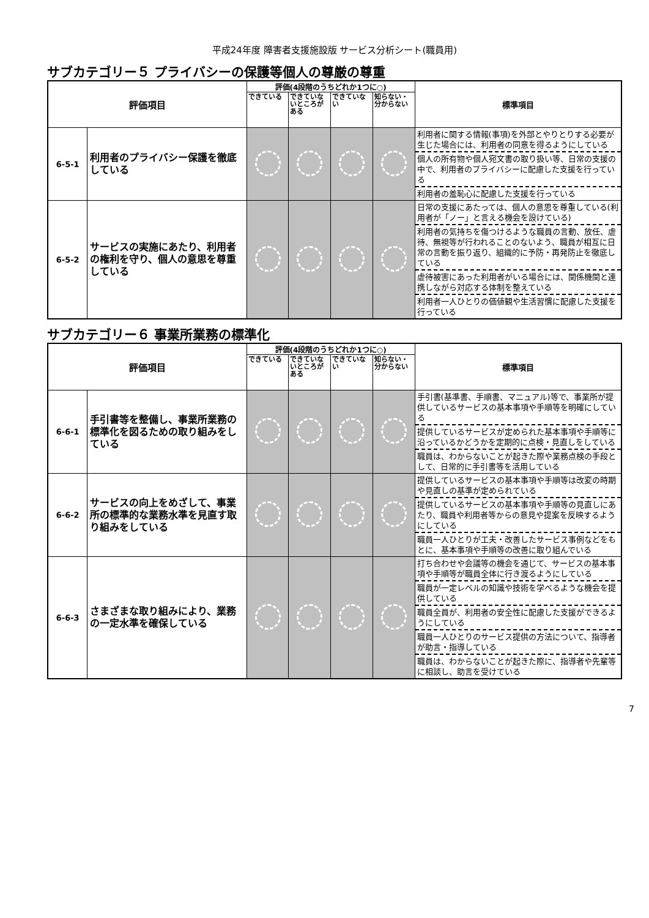平成24年度 障害者支援施設版 サービス分析シート(職員用)
サブカテゴリー５ プライバシーの保護等個人の尊厳の尊重
| 評価項目 | | 評価(4段階のうちどれか1つに○) | | | | 標準項目 |
| --- | --- | --- | --- | --- | --- | --- |
| | | できている | できていないところがある | できていない | 知らない・分からない | |
| 6-5-1 | 利用者のプライバシー保護を徹底している | | | | | 利用者に関する情報(事項)を外部とやりとりする必要が生じた場合には、利用者の同意を得るようにしている 個人の所有物や個人宛文書の取り扱い等、日常の支援の中で、利用者のプライバシーに配慮した支援を行っている 利用者の羞恥心に配慮した支援を行っている |
| 6-5-2 | サービスの実施にあたり、利用者の権利を守り、個人の意思を尊重している | | | | | 日常の支援にあたっては、個人の意思を尊重している(利用者が「ノー」と言える機会を設けている) 利用者の気持ちを傷つけるような職員の言動、放任、虐待、無視等が行われることのないよう、職員が相互に日常の言動を振り返り、組織的に予防・再発防止を徹底している 虐待被害にあった利用者がいる場合には、関係機関と連携しながら対応する体制を整えている 利用者一人ひとりの価値観や生活習慣に配慮した支援を行っている |
サブカテゴリー６ 事業所業務の標準化
| 評価項目 | | 評価(4段階のうちどれか1つに○) | | | | 標準項目 |
| --- | --- | --- | --- | --- | --- | --- |
| | | できている | できていないところがある | できていない | 知らない・分からない | |
| 6-6-1 | 手引書等を整備し、事業所業務の標準化を図るための取り組みをしている | | | | | 手引書(基準書、手順書、マニュアル)等で、事業所が提供しているサービスの基本事項や手順等を明確にしている 提供しているサービスが定められた基本事項や手順等に沿っているかどうかを定期的に点検・見直しをしている 職員は、わからないことが起きた際や業務点検の手段として、日常的に手引書等を活用している |
| 6-6-2 | サービスの向上をめざして、事業所の標準的な業務水準を見直す取り組みをしている | | | | | 提供しているサービスの基本事項や手順等は改変の時期や見直しの基準が定められている 提供しているサービスの基本事項や手順等の見直しにあたり、職員や利用者等からの意見や提案を反映するようにしている 職員一人ひとりが工夫・改善したサービス事例などをもとに、基本事項や手順等の改善に取り組んでいる |
| 6-6-3 | さまざまな取り組みにより、業務の一定水準を確保している | | | | | 打ち合わせや会議等の機会を通じて、サービスの基本事項や手順等が職員全体に行き渡るようにしている 職員が一定レベルの知識や技術を学べるような機会を提供している 職員全員が、利用者の安全性に配慮した支援ができるようにしている 職員一人ひとりのサービス提供の方法について、指導者が助言・指導している 職員は、わからないことが起きた際に、指導者や先輩等に相談し、助言を受けている |
7